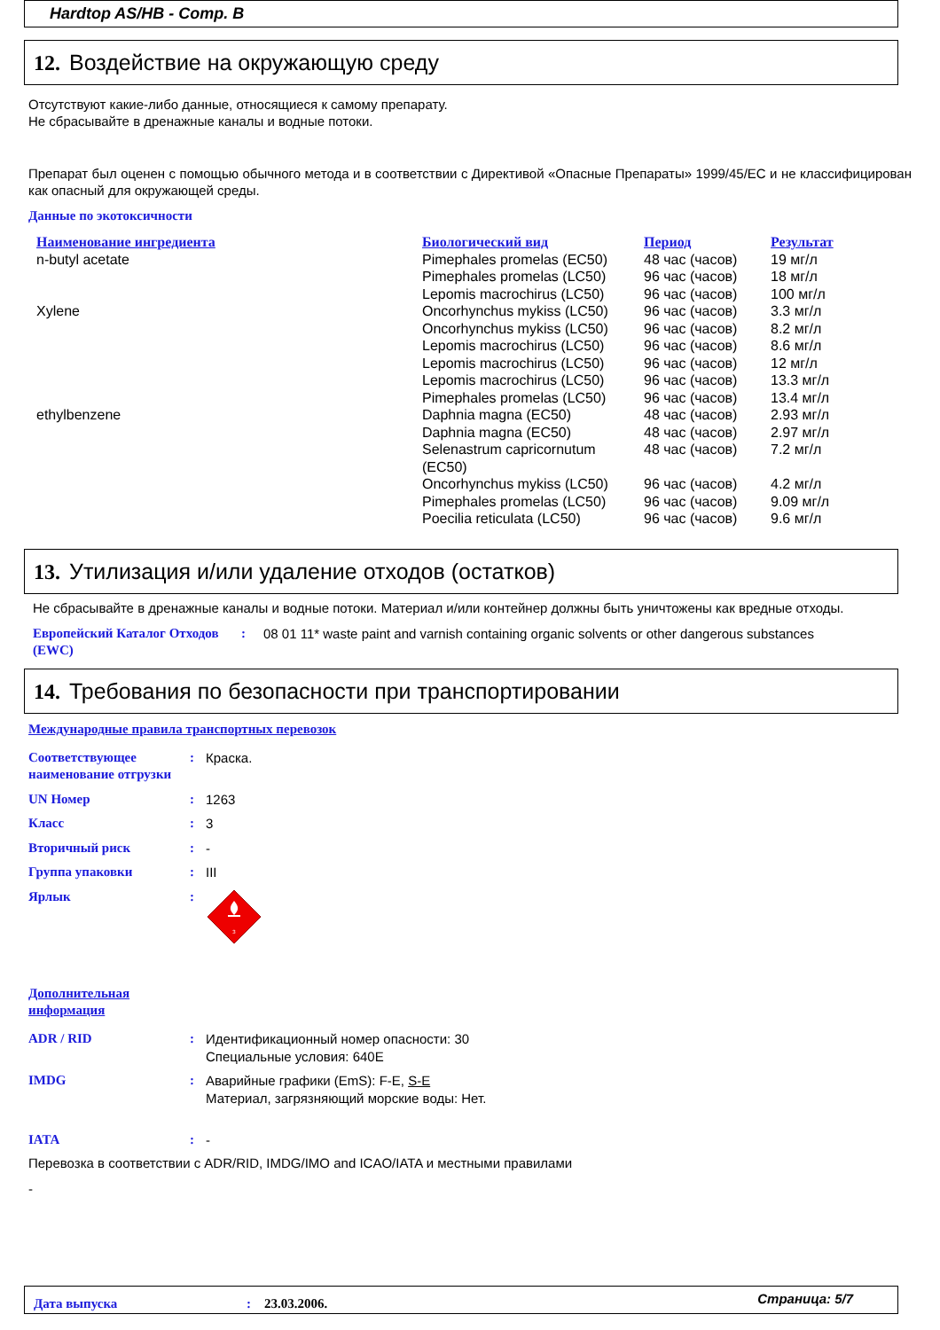Hardtop AS/HB - Comp. B
12. Воздействие на окружающую среду
Отсутствуют какие-либо данные, относящиеся к самому препарату.
Не сбрасывайте в дренажные каналы и водные потоки.
Препарат был оценен с помощью обычного метода и в соответствии с Директивой «Опасные Препараты» 1999/45/EC и не классифицирован как опасный для окружающей среды.
Данные по экотоксичности
| Наименование ингредиента | Биологический вид | Период | Результат |
| n-butyl acetate | Pimephales promelas (EC50) | 48 час (часов) | 19 мг/л |
| | Pimephales promelas (LC50) | 96 час (часов) | 18 мг/л |
| | Lepomis macrochirus (LC50) | 96 час (часов) | 100 мг/л |
| Xylene | Oncorhynchus mykiss (LC50) | 96 час (часов) | 3.3 мг/л |
| | Oncorhynchus mykiss (LC50) | 96 час (часов) | 8.2 мг/л |
| | Lepomis macrochirus (LC50) | 96 час (часов) | 8.6 мг/л |
| | Lepomis macrochirus (LC50) | 96 час (часов) | 12 мг/л |
| | Lepomis macrochirus (LC50) | 96 час (часов) | 13.3 мг/л |
| | Pimephales promelas (LC50) | 96 час (часов) | 13.4 мг/л |
| ethylbenzene | Daphnia magna (EC50) | 48 час (часов) | 2.93 мг/л |
| | Daphnia magna (EC50) | 48 час (часов) | 2.97 мг/л |
| | Selenastrum capricornutum (EC50) | 48 час (часов) | 7.2 мг/л |
| | Oncorhynchus mykiss (LC50) | 96 час (часов) | 4.2 мг/л |
| | Pimephales promelas (LC50) | 96 час (часов) | 9.09 мг/л |
| | Poecilia reticulata (LC50) | 96 час (часов) | 9.6 мг/л |
13. Утилизация и/или удаление отходов (остатков)
Не сбрасывайте в дренажные каналы и водные потоки. Материал и/или контейнер должны быть уничтожены как вредные отходы.
| Европейский Каталог Отходов (EWC) | : | 08 01 11* waste paint and varnish containing organic solvents or other dangerous substances |
14. Требования по безопасности при транспортировании
Международные правила транспортных перевозок
| Соответствующее наименование отгрузки | : | Краска. |
| UN Номер | : | 1263 |
| Класс | : | 3 |
| Вторичный риск | : | - |
| Группа упаковки | : | III |
| Ярлык | : | 3 |
Дополнительная информация
| ADR / RID | : | Идентификационный номер опасности: 30 Специальные условия: 640E |
| IMDG | : | Аварийные графики (EmS): F-E, S-E Материал, загрязняющий морские воды: Нет. |
| IATA | : | - |
Перевозка в соответствии с ADR/RID, IMDG/IMO and ICAO/IATA и местными правилами
-
| Дата выпуска | : | 23.03.2006. | Страница: 5/7 |